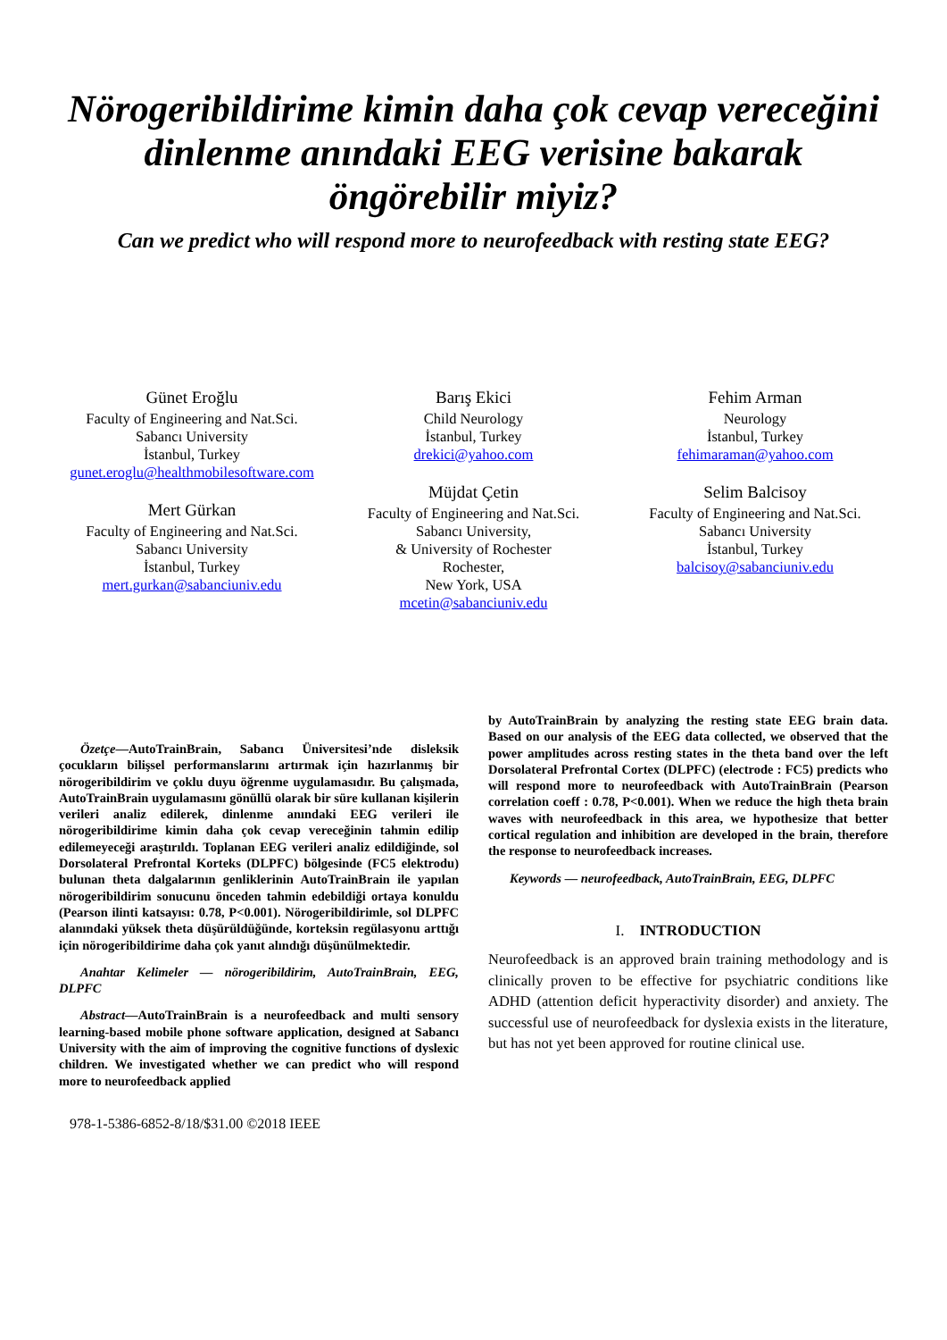Nörogeribildirime kimin daha çok cevap vereceğini
dinlenme anındaki EEG verisine bakarak
öngörebilir miyiz?
Can we predict who will respond more to neurofeedback with resting state EEG?
Günet Eroğlu
Faculty of Engineering and Nat.Sci.
Sabancı University
İstanbul, Turkey
gunet.eroglu@healthmobilesoftware.com
Mert Gürkan
Faculty of Engineering and Nat.Sci.
Sabancı University
İstanbul, Turkey
mert.gurkan@sabanciuniv.edu
Barış Ekici
Child Neurology
İstanbul, Turkey
drekici@yahoo.com
Müjdat Çetin
Faculty of Engineering and Nat.Sci.
Sabancı University,
& University of Rochester
Rochester,
New York, USA
mcetin@sabanciuniv.edu
Fehim Arman
Neurology
İstanbul, Turkey
fehimaraman@yahoo.com
Selim Balcisoy
Faculty of Engineering and Nat.Sci.
Sabancı University
İstanbul, Turkey
balcisoy@sabanciuniv.edu
Özetçe—AutoTrainBrain, Sabancı Üniversitesi’nde disleksik çocukların bilişsel performanslarını artırmak için hazırlanmış bir nörogeribildirim ve çoklu duyu öğrenme uygulamasıdır. Bu çalışmada, AutoTrainBrain uygulamasını gönüllü olarak bir süre kullanan kişilerin verileri analiz edilerek, dinlenme anındaki EEG verileri ile nörogeribildirime kimin daha çok cevap vereceğinin tahmin edilip edilemeyeceği araştırıldı. Toplanan EEG verileri analiz edildiğinde, sol Dorsolateral Prefrontal Korteks (DLPFC) bölgesinde (FC5 elektrodu) bulunan theta dalgalarının genliklerinin AutoTrainBrain ile yapılan nörogeribildirim sonucunu önceden tahmin edebildiği ortaya konuldu (Pearson ilinti katsayısı: 0.78, P<0.001). Nörogeribildirimle, sol DLPFC alanındaki yüksek theta düşürüldüğünde, korteksin regülasyonu arttığı için nörogeribildirime daha çok yanıt alındığı düşünülmektedir.
Anahtar Kelimeler — nörogeribildirim, AutoTrainBrain, EEG, DLPFC
Abstract—AutoTrainBrain is a neurofeedback and multi sensory learning-based mobile phone software application, designed at Sabancı University with the aim of improving the cognitive functions of dyslexic children. We investigated whether we can predict who will respond more to neurofeedback applied
978-1-5386-6852-8/18/$31.00 ©2018 IEEE
by AutoTrainBrain by analyzing the resting state EEG brain data. Based on our analysis of the EEG data collected, we observed that the power amplitudes across resting states in the theta band over the left Dorsolateral Prefrontal Cortex (DLPFC) (electrode : FC5) predicts who will respond more to neurofeedback with AutoTrainBrain (Pearson correlation coeff : 0.78, P<0.001). When we reduce the high theta brain waves with neurofeedback in this area, we hypothesize that better cortical regulation and inhibition are developed in the brain, therefore the response to neurofeedback increases.
Keywords — neurofeedback, AutoTrainBrain, EEG, DLPFC
I. INTRODUCTION
Neurofeedback is an approved brain training methodology and is clinically proven to be effective for psychiatric conditions like ADHD (attention deficit hyperactivity disorder) and anxiety. The successful use of neurofeedback for dyslexia exists in the literature, but has not yet been approved for routine clinical use.